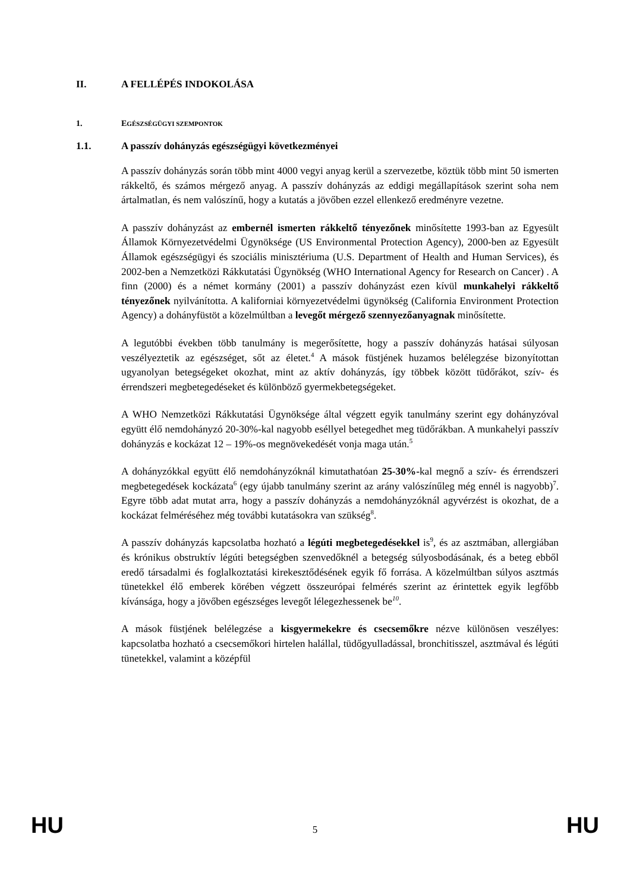II. A FELLÉPÉS INDOKOLÁSA
1. EGÉSZSÉGÜGYI SZEMPONTOK
1.1. A passzív dohányzás egészségügyi következményei
A passzív dohányzás során több mint 4000 vegyi anyag kerül a szervezetbe, köztük több mint 50 ismerten rákkeltő, és számos mérgező anyag. A passzív dohányzás az eddigi megállapítások szerint soha nem ártalmatlan, és nem valószínű, hogy a kutatás a jövőben ezzel ellenkező eredményre vezetne.
A passzív dohányzást az embernél ismerten rákkeltő tényezőnek minősítette 1993-ban az Egyesült Államok Környezetvédelmi Ügynöksége (US Environmental Protection Agency), 2000-ben az Egyesült Államok egészségügyi és szociális minisztériuma (U.S. Department of Health and Human Services), és 2002-ben a Nemzetközi Rákkutatási Ügynökség (WHO International Agency for Research on Cancer) . A finn (2000) és a német kormány (2001) a passzív dohányzást ezen kívül munkahelyi rákkeltő tényezőnek nyilvánította. A kaliforniai környezetvédelmi ügynökség (California Environment Protection Agency) a dohányfüstöt a közelmúltban a levegőt mérgező szennyezőanyagnak minősítette.
A legutóbbi években több tanulmány is megerősítette, hogy a passzív dohányzás hatásai súlyosan veszélyeztetik az egészséget, sőt az életet.<sup>4</sup> A mások füstjének huzamos belélegzése bizonyítottan ugyanolyan betegségeket okozhat, mint az aktív dohányzás, így többek között tüdőrákot, szív- és érrendszeri megbetegedéseket és különböző gyermekbetegségeket.
A WHO Nemzetközi Rákkutatási Ügynöksége által végzett egyik tanulmány szerint egy dohányzóval együtt élő nemdohányzó 20-30%-kal nagyobb eséllyel betegedhet meg tüdőrákban. A munkahelyi passzív dohányzás e kockázat 12 – 19%-os megnövekedését vonja maga után.<sup>5</sup>
A dohányzókkal együtt élő nemdohányzóknál kimutathatóan 25-30%-kal megnő a szív- és érrendszeri megbetegedések kockázata<sup>6</sup> (egy újabb tanulmány szerint az arány valószínűleg még ennél is nagyobb)<sup>7</sup>. Egyre több adat mutat arra, hogy a passzív dohányzás a nemdohányzóknál agyvérzést is okozhat, de a kockázat felméréséhez még további kutatásokra van szükség<sup>8</sup>.
A passzív dohányzás kapcsolatba hozható a légúti megbetegedésekkel is<sup>9</sup>, és az asztmában, allergiában és krónikus obstruktív légúti betegségben szenvedőknél a betegség súlyosbodásának, és a beteg ebből eredő társadalmi és foglalkoztatási kirekesztődésének egyik fő forrása. A közelmúltban súlyos asztmás tünetekkel élő emberek körében végzett összeurópai felmérés szerint az érintettek egyik legfőbb kívánsága, hogy a jövőben egészséges levegőt lélegezhessenek be<sup>10</sup>.
A mások füstjének belélegzése a kisgyermekekre és csecsemőkre nézve különösen veszélyes: kapcsolatba hozható a csecsemőkori hirtelen halállal, tüdőgyulladással, bronchitisszel, asztmával és légúti tünetekkel, valamint a középfül
HU 5 HU